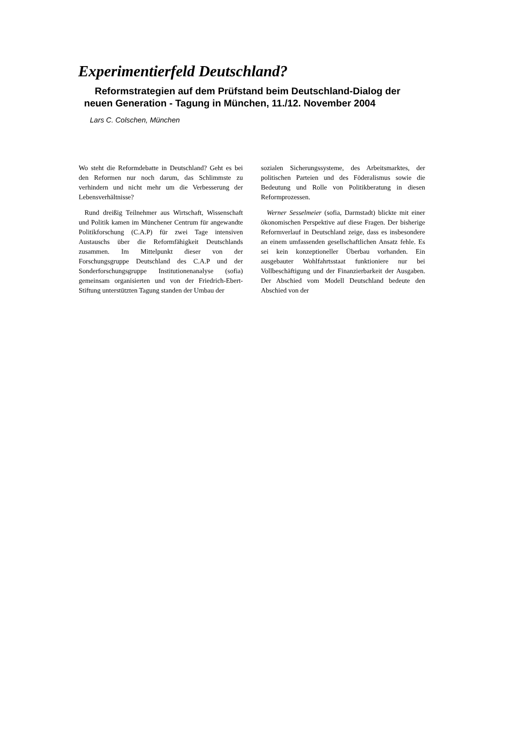Experimentierfeld Deutschland?
Reformstrategien auf dem Prüfstand beim Deutschland-Dialog der neuen Generation - Tagung in München, 11./12. November 2004
Lars C. Colschen, München
Wo steht die Reformdebatte in Deutschland? Geht es bei den Reformen nur noch darum, das Schlimmste zu verhindern und nicht mehr um die Verbesserung der Lebensverhältnisse?
Rund dreißig Teilnehmer aus Wirtschaft, Wissenschaft und Politik kamen im Münchener Centrum für angewandte Politikforschung (C.A.P) für zwei Tage intensiven Austauschs über die Reformfähigkeit Deutschlands zusammen. Im Mittelpunkt dieser von der Forschungsgruppe Deutschland des C.A.P und der Sonderforschungsgruppe Institutionenanalyse (sofia) gemeinsam organisierten und von der Friedrich-Ebert-Stiftung unterstützten Tagung standen der Umbau der
sozialen Sicherungssysteme, des Arbeitsmarktes, der politischen Parteien und des Föderalismus sowie die Bedeutung und Rolle von Politikberatung in diesen Reformprozessen.
Werner Sesselmeier (sofia, Darmstadt) blickte mit einer ökonomischen Perspektive auf diese Fragen. Der bisherige Reformverlauf in Deutschland zeige, dass es insbesondere an einem umfassenden gesellschaftlichen Ansatz fehle. Es sei kein konzeptioneller Überbau vorhanden. Ein ausgebauter Wohlfahrtsstaat funktioniere nur bei Vollbeschäftigung und der Finanzierbarkeit der Ausgaben. Der Abschied vom Modell Deutschland bedeute den Abschied von der